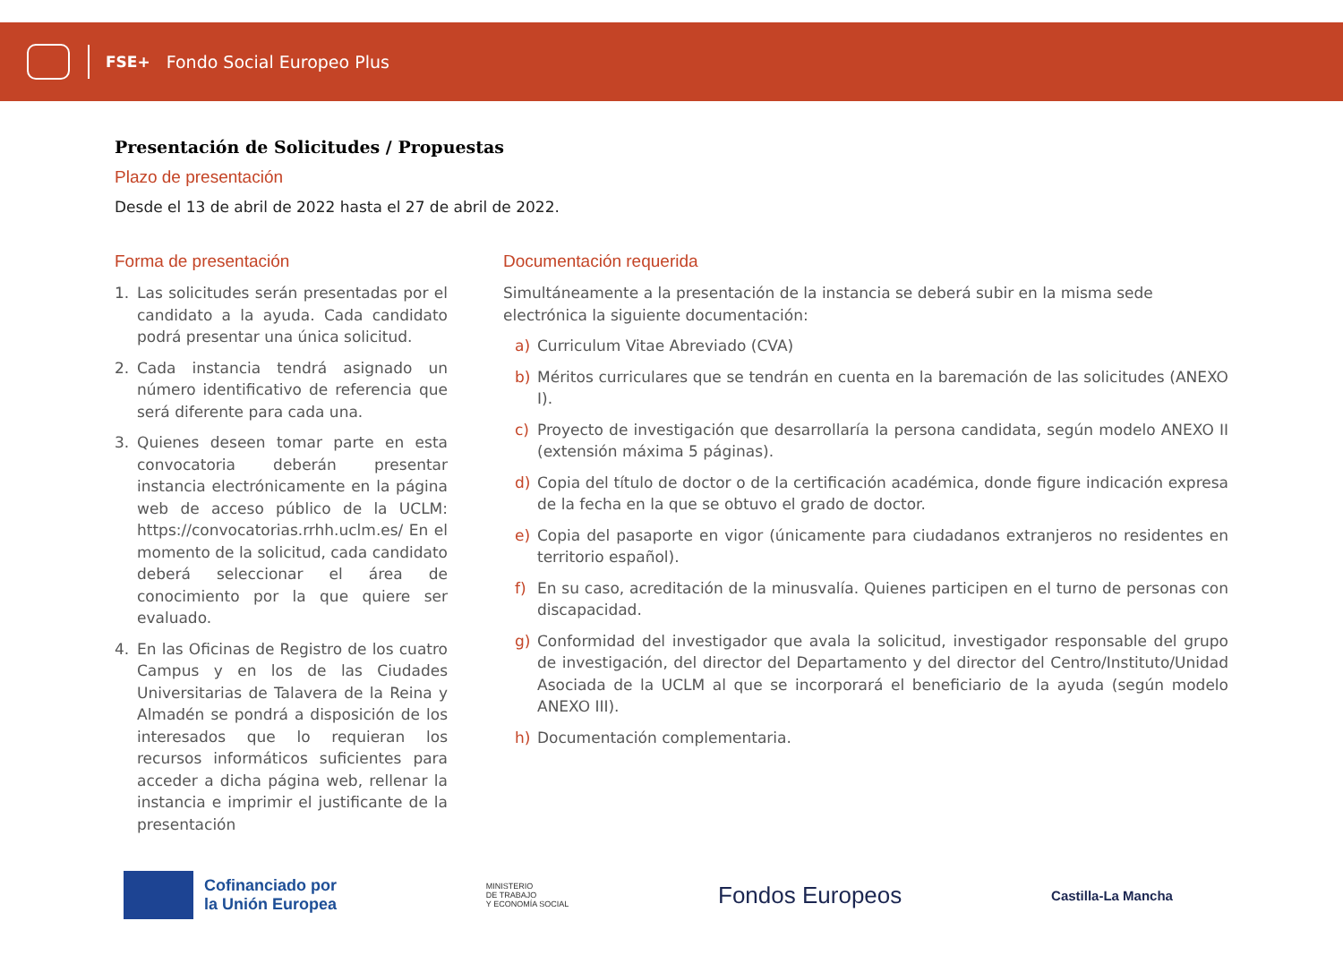FSE+ Fondo Social Europeo Plus
Presentación de Solicitudes / Propuestas
Plazo de presentación
Desde el 13 de abril de 2022 hasta el 27 de abril de 2022.
Forma de presentación
1. Las solicitudes serán presentadas por el candidato a la ayuda. Cada candidato podrá presentar una única solicitud.
2. Cada instancia tendrá asignado un número identificativo de referencia que será diferente para cada una.
3. Quienes deseen tomar parte en esta convocatoria deberán presentar instancia electrónicamente en la página web de acceso público de la UCLM: https://convocatorias.rrhh.uclm.es/ En el momento de la solicitud, cada candidato deberá seleccionar el área de conocimiento por la que quiere ser evaluado.
4. En las Oficinas de Registro de los cuatro Campus y en los de las Ciudades Universitarias de Talavera de la Reina y Almadén se pondrá a disposición de los interesados que lo requieran los recursos informáticos suficientes para acceder a dicha página web, rellenar la instancia e imprimir el justificante de la presentación
Documentación requerida
Simultáneamente a la presentación de la instancia se deberá subir en la misma sede electrónica la siguiente documentación:
a) Curriculum Vitae Abreviado (CVA)
b) Méritos curriculares que se tendrán en cuenta en la baremación de las solicitudes (ANEXO I).
c) Proyecto de investigación que desarrollaría la persona candidata, según modelo ANEXO II (extensión máxima 5 páginas).
d) Copia del título de doctor o de la certificación académica, donde figure indicación expresa de la fecha en la que se obtuvo el grado de doctor.
e) Copia del pasaporte en vigor (únicamente para ciudadanos extranjeros no residentes en territorio español).
f) En su caso, acreditación de la minusvalía. Quienes participen en el turno de personas con discapacidad.
g) Conformidad del investigador que avala la solicitud, investigador responsable del grupo de investigación, del director del Departamento y del director del Centro/Instituto/Unidad Asociada de la UCLM al que se incorporará el beneficiario de la ayuda (según modelo ANEXO III).
h) Documentación complementaria.
Cofinanciado por
la Unión Europea
MINISTERIO
DE TRABAJO
Y ECONOMÍA SOCIAL
Fondos Europeos
Castilla-La Mancha